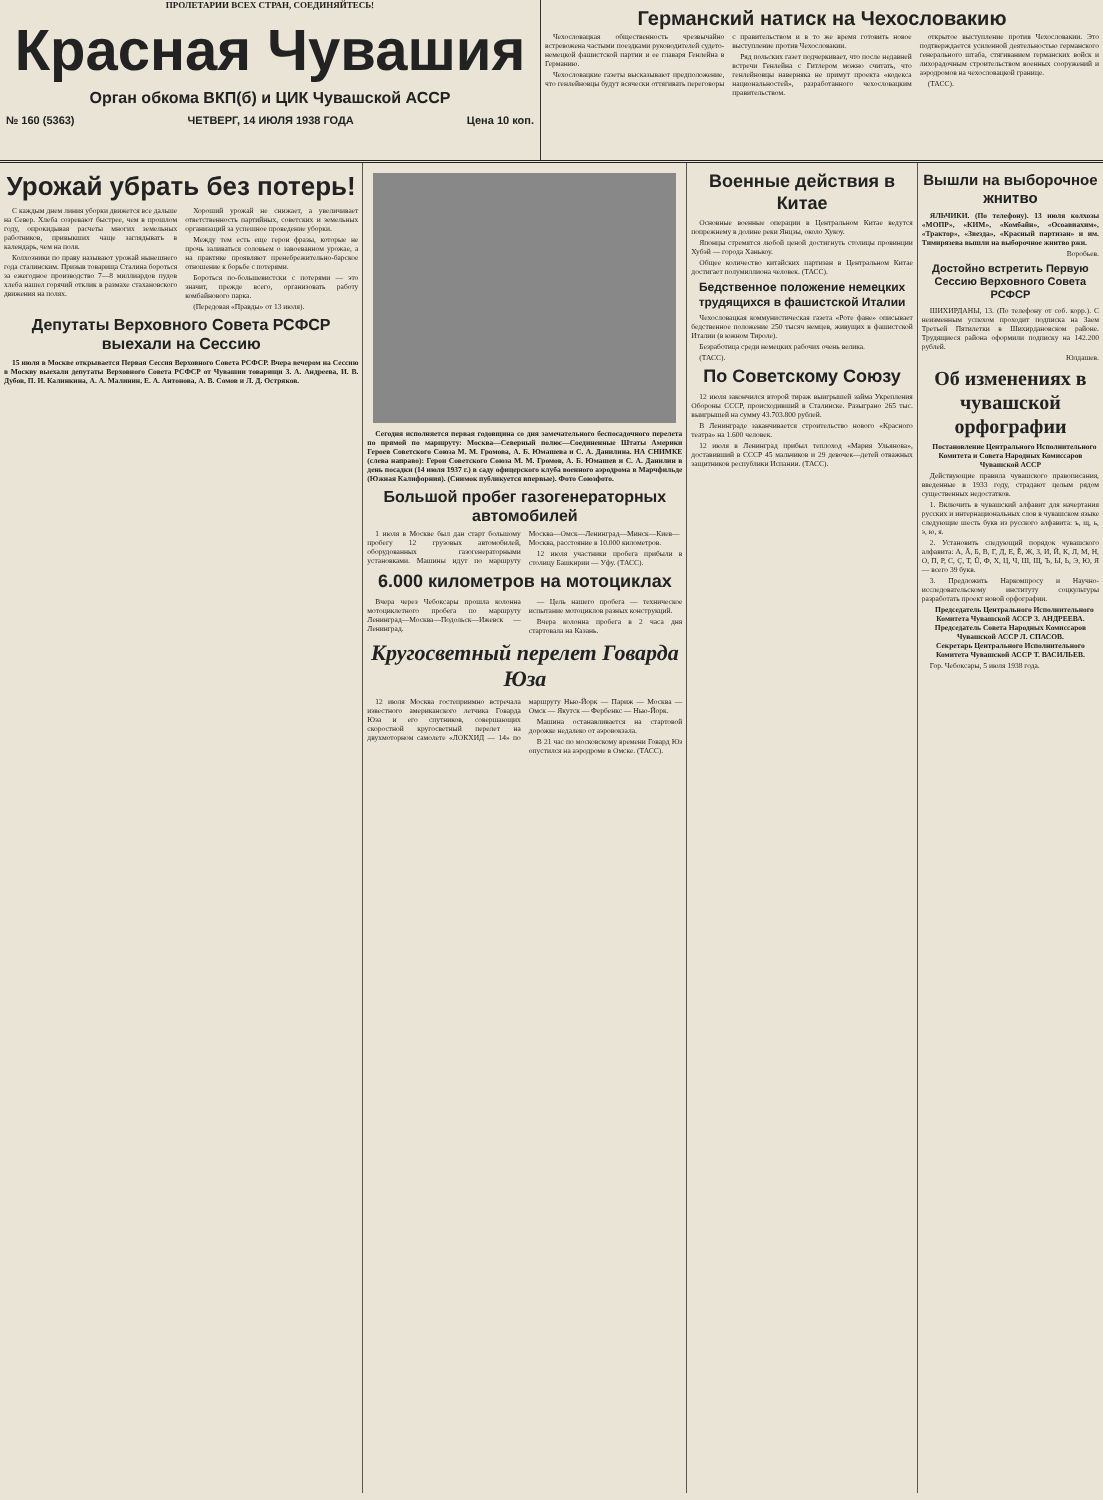ПРОЛЕТАРИИ ВСЕХ СТРАН, СОЕДИНЯЙТЕСЬ!
Красная Чувашия
Орган обкома ВКП(б) и ЦИК Чувашской АССР
№ 160 (5363) ЧЕТВЕРГ, 14 ИЮЛЯ 1938 ГОДА Цена 10 коп.
Германский натиск на Чехословакию
Чехословацкая общественность чрезвычайно встревожена частыми поездками руководителей судето-немецкой фашистской партии и ее главаря Генлейна в Германию.
Чехословацкие газеты высказывают предположение, что генлейновцы будут всячески оттягивать переговоры с правительством и в то же время готовить новое выступление против Чехословакии.
Ряд польских газет подчеркивает, что после недавней встречи Генлейна с Гитлером можно считать, что генлейновцы наверняка не примут проекта «кодекса национальностей», разработанного чехословацким правительством.
открытое выступление против Чехословакии. Это подтверждается усиленной деятельностью германского генерального штаба, стягиванием германских войск и лихорадочным строительством военных сооружений и аэродромов на чехословацкой границе.
(ТАСС).
Урожай убрать без потерь!
С каждым днем линия уборки движется все дальше на Север. Хлеба созревают быстрее, чем в прошлом году, опрокидывая расчеты многих земельных работников, привыкших чаще заглядывать в календарь, чем на поля.
Колхозники по праву называют урожай нынешнего года сталинским. Призыв товарища Сталина бороться за ежегодное производство 7—8 миллиардов пудов хлеба нашел горячий отклик в размахе стахановского движения на полях.
Хороший урожай не снижает, а увеличивает ответственность партийных, советских и земельных организаций за успешное проведение уборки.
Между тем есть еще герои фразы, которые не прочь заливаться соловьем о завоеванном урожае, а на практике проявляют пренебрежительно-барское отношение к борьбе с потерями.
Бороться по-большевистски с потерями — это значит, прежде всего, организовать работу комбайнового парка.
(Передовая «Правды» от 13 июля).
Депутаты Верховного Совета РСФСР выехали на Сессию
15 июля в Москве открывается Первая Сессия Верховного Совета РСФСР. Вчера вечером на Сессию в Москву выехали депутаты Верховного Совета РСФСР от Чувашии товарищи З. А. Андреева, И. В. Дубов, П. И. Калинкина, А. А. Малинин, Е. А. Антонова, А. В. Сомов и Л. Д. Остряков.
Сегодня исполняется первая годовщина со дня замечательного беспосадочного перелета по прямой по маршруту: Москва—Северный полюс—Соединенные Штаты Америки Героев Советского Союза М. М. Громова, А. Б. Юмашева и С. А. Данилина. НА СНИМКЕ (слева направо): Герои Советского Союза М. М. Громов, А. Б. Юмашев и С. А. Данилин в день посадки (14 июля 1937 г.) в саду офицерского клуба военного аэродрома в Марчфильде (Южная Калифорния). (Снимок публикуется впервые). Фото Союзфото.
Большой пробег газогенераторных автомобилей
1 июля в Москве был дан старт большому пробегу 12 грузовых автомобилей, оборудованных газогенераторными установками. Машины идут по маршруту Москва—Омск—Ленинград—Минск—Киев—Москва, расстояние в 10.000 километров.
12 июля участники пробега прибыли в столицу Башкирии — Уфу. (ТАСС).
6.000 километров на мотоциклах
Вчера через Чебоксары прошла колонна мотоциклетного пробега по маршруту Ленинград—Москва—Подольск—Ижевск — Ленинград.
— Цель нашего пробега — техническое испытание мотоциклов разных конструкций.
Вчера колонна пробега в 2 часа дня стартовала на Казань.
Кругосветный перелет Говарда Юза
12 июля Москва гостеприимно встречала известного американского летчика Говарда Юза и его спутников, совершающих скоростной кругосветный перелет на двухмоторном самолете «ЛОКХИД — 14» по маршруту Нью-Йорк — Париж — Москва — Омск — Якутск — Фербенкс — Нью-Йорк.
Машина останавливается на стартовой дорожке недалеко от аэровокзала.
В 21 час по московскому времени Говард Юз опустился на аэродроме в Омске. (ТАСС).
Военные действия в Китае
Основные военные операции в Центральном Китае ведутся попрежнему в долине реки Янцзы, около Хукоу.
Японцы стремятся любой ценой достигнуть столицы провинции Хубэй — города Ханькоу.
Общее количество китайских партизан в Центральном Китае достигает полумиллиона человек. (ТАСС).
Бедственное положение немецких трудящихся в фашистской Италии
Чехословацкая коммунистическая газета «Роте фане» описывает бедственное положение 250 тысяч немцев, живущих в фашистской Италии (в южном Тироле).
Безработица среди немецких рабочих очень велика.
(ТАСС).
По Советскому Союзу
12 июля закончился второй тираж выигрышей займа Укрепления Обороны СССР, происходивший в Сталинске. Разыграно 265 тыс. выигрышей на сумму 43.703.800 рублей.
В Ленинграде заканчивается строительство нового «Красного театра» на 1.600 человек.
12 июля в Ленинград прибыл теплоход «Мария Ульянова», доставивший в СССР 45 мальчиков и 29 девочек—детей отважных защитников республики Испании. (ТАСС).
Вышли на выборочное жнитво
ЯЛЬЧИКИ. (По телефону). 13 июля колхозы «МОПР», «КИМ», «Комбайн», «Осоавиахим», «Трактор», «Звезда», «Красный партизан» и им. Тимирязева вышли на выборочное жнитво ржи.
Воробьев.
Достойно встретить Первую Сессию Верховного Совета РСФСР
ШИХИРДАНЫ, 13. (По телефону от соб. корр.). С неизменным успехом проходит подписка на Заем Третьей Пятилетки в Шихирдановском районе. Трудящиеся района оформили подписку на 142.200 рублей.
Юлдашев.
Об изменениях в чувашской орфографии
Постановление Центрального Исполнительного Комитета и Совета Народных Комиссаров Чувашской АССР
Действующие правила чувашского правописания, введенные в 1933 году, страдают целым рядом существенных недостатков.
1. Включить в чувашский алфавит для начертания русских и интернациональных слов в чувашском языке следующие шесть букв из русского алфавита: ъ, щ, ь, э, ю, я.
2. Установить следующий порядок чувашского алфавита: А, Ă, Б, В, Г, Д, Е, Ĕ, Ж, З, И, Й, К, Л, М, Н, О, П, Р, С, Ç, Т, Ŭ, Ф, Х, Ц, Ч, Ш, Щ, Ъ, Ы, Ь, Э, Ю, Я — всего 39 букв.
3. Предложить Наркомпросу и Научно-исследовательскому институту соцкультуры разработать проект новой орфографии.
Председатель Центрального Исполнительного Комитета Чувашской АССР З. АНДРЕЕВА.
Председатель Совета Народных Комиссаров Чувашской АССР Л. СПАСОВ.
Секретарь Центрального Исполнительного Комитета Чувашской АССР Т. ВАСИЛЬЕВ.
Гор. Чебоксары, 5 июля 1938 года.